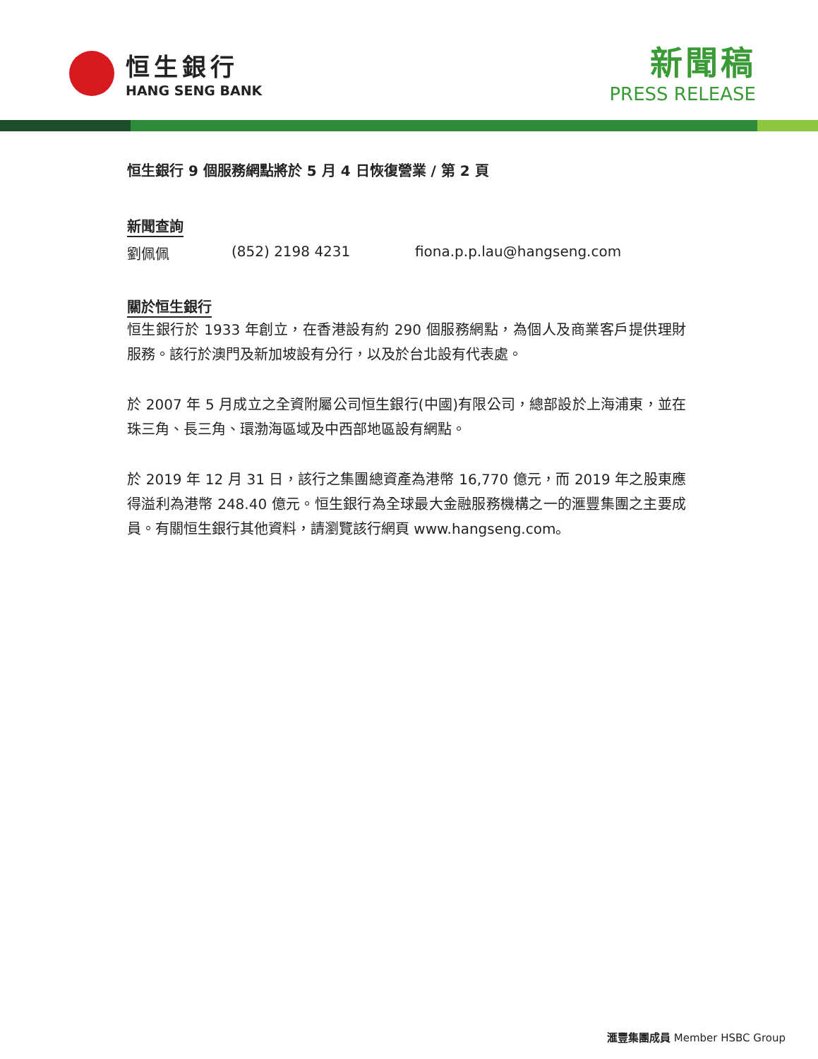恒生銀行
HANG SENG BANK
新聞稿
PRESS RELEASE
恒生銀行 9 個服務網點將於 5 月 4 日恢復營業 / 第 2 頁
新聞查詢
劉佩佩 (852) 2198 4231 fiona.p.p.lau@hangseng.com
關於恒生銀行
恒生銀行於 1933 年創立，在香港設有約 290 個服務網點，為個人及商業客戶提供理財服務。該行於澳門及新加坡設有分行，以及於台北設有代表處。
於 2007 年 5 月成立之全資附屬公司恒生銀行(中國)有限公司，總部設於上海浦東，並在珠三角、長三角、環渤海區域及中西部地區設有網點。
於 2019 年 12 月 31 日，該行之集團總資產為港幣 16,770 億元，而 2019 年之股東應得溢利為港幣 248.40 億元。恒生銀行為全球最大金融服務機構之一的滙豐集團之主要成員。有關恒生銀行其他資料，請瀏覽該行網頁 www.hangseng.com。
滙豐集團成員 Member HSBC Group